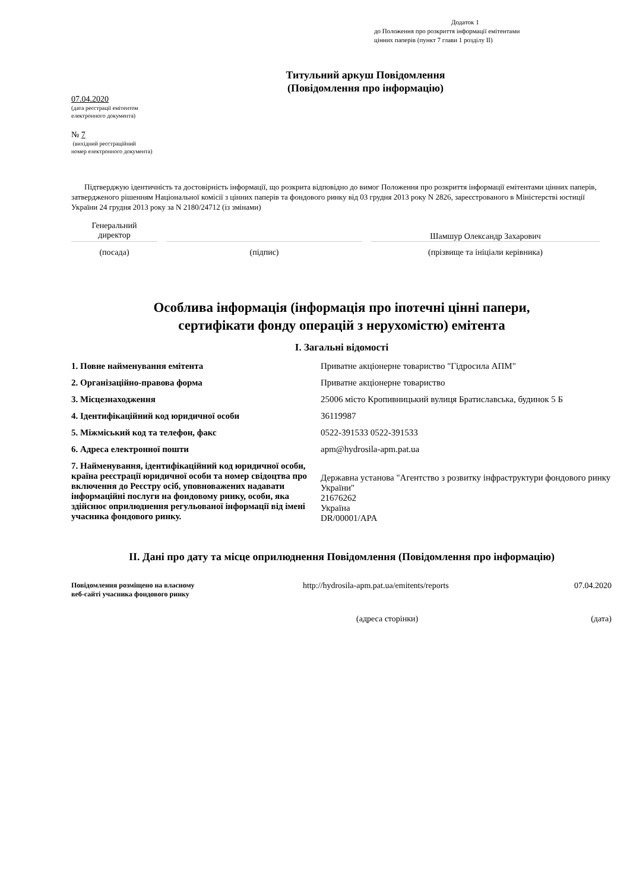Додаток 1
до Положення про розкриття інформації емітентами
цінних паперів (пункт 7 глави 1 розділу II)
Титульний аркуш Повідомлення
(Повідомлення про інформацію)
07.04.2020
(дата реєстрації емітентом
електронного документа)
№ 7
(вихідний реєстраційний
номер електронного документа)
Підтверджую ідентичність та достовірність інформації, що розкрита відповідно до вимог Положення про розкриття інформації емітентами цінних паперів, затвердженого рішенням Національної комісії з цінних паперів та фондового ринку від 03 грудня 2013 року N 2826, зареєстрованого в Міністерстві юстиції України 24 грудня 2013 року за N 2180/24712 (із змінами)
Генеральний
директор
Шамшур Олександр Захарович
(посада) (підпис) (прізвище та ініціали керівника)
Особлива інформація (інформація про іпотечні цінні папери,
сертифікати фонду операцій з нерухомістю) емітента
I. Загальні відомості
| 1. Повне найменування емітента | Приватне акціонерне товариство "Гідросила АПМ" |
| 2. Організаційно-правова форма | Приватне акціонерне товариство |
| 3. Місцезнаходження | 25006 місто Кропивницький вулиця Братиславська, будинок 5 Б |
| 4. Ідентифікаційний код юридичної особи | 36119987 |
| 5. Міжміський код та телефон, факс | 0522-391533 0522-391533 |
| 6. Адреса електронної пошти | apm@hydrosila-apm.pat.ua |
| 7. Найменування, ідентифікаційний код юридичної особи, країна реєстрації юридичної особи та номер свідоцтва про включення до Реєстру осіб, уповноважених надавати інформаційні послуги на фондовому ринку, особи, яка здійснює оприлюднення регульованої інформації від імені учасника фондового ринку. | Державна установа "Агентство з розвитку інфраструктури фондового ринку України" 21676262 Україна DR/00001/APA |
II. Дані про дату та місце оприлюднення Повідомлення (Повідомлення про інформацію)
| Повідомлення розміщено на власному веб-сайті учасника фондового ринку | http://hydrosila-apm.pat.ua/emitents/reports | 07.04.2020 |
| | (адреса сторінки) | (дата) |